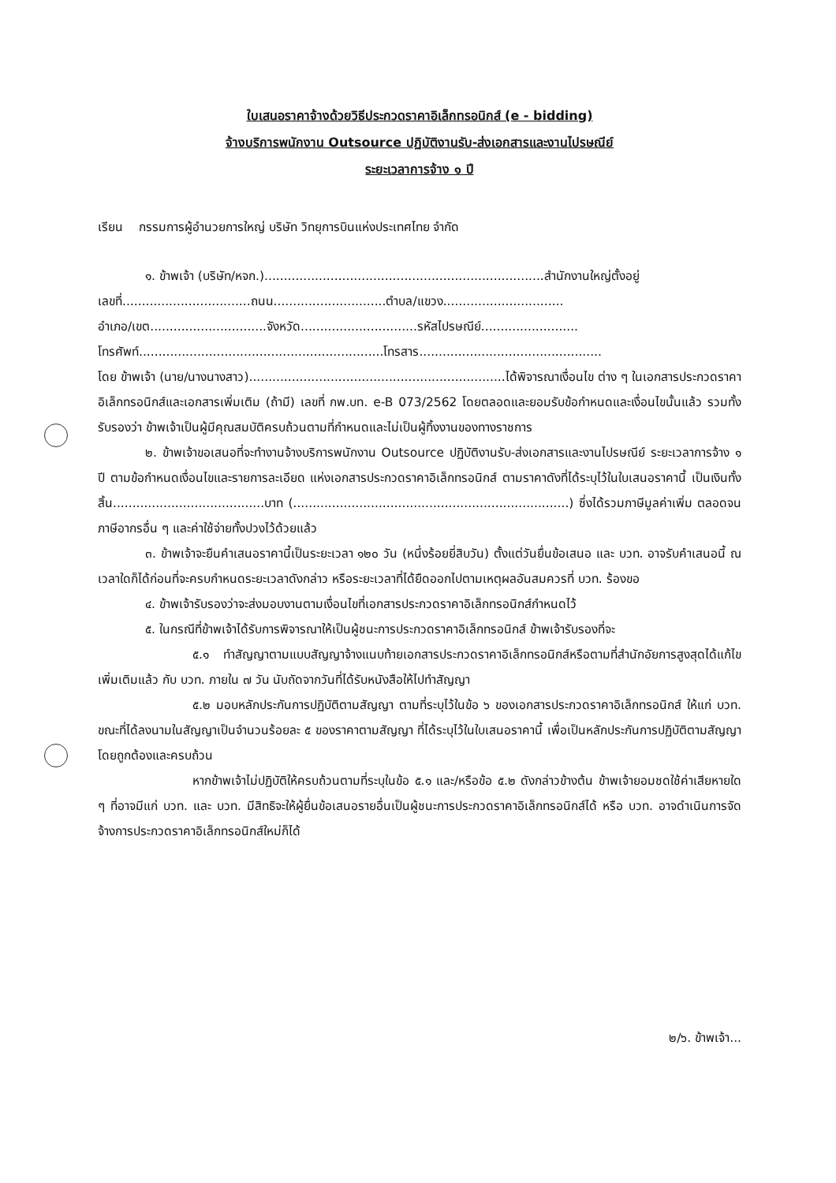ใบเสนอราคาจ้างด้วยวิธีประกวดราคาอิเล็กทรอนิกส์ (e - bidding)
จ้างบริการพนักงาน Outsource ปฏิบัติงานรับ-ส่งเอกสารและงานไปรษณีย์
ระยะเวลาการจ้าง ๑ ปี
เรียน กรรมการผู้อำนวยการใหญ่ บริษัท วิทยุการบินแห่งประเทศไทย จำกัด
๑. ข้าพเจ้า (บริษัท/หจก.)........................................................................สำนักงานใหญ่ตั้งอยู่
เลขที่.................................ถนน.............................ตำบล/แขวง...............................
อำเภอ/เขต..............................จังหวัด..............................รหัสไปรษณีย์.........................
โทรศัพท์...............................................................โทรสาร...............................................
โดย ข้าพเจ้า (นาย/นางนางสาว)..................................................................ได้พิจารณาเงื่อนไข ต่าง ๆ ในเอกสารประกวดราคาอิเล็กทรอนิกส์และเอกสารเพิ่มเติม (ถ้ามี) เลขที่ กพ.บท. e-B 073/2562 โดยตลอดและยอมรับข้อกำหนดและเงื่อนไขนั้นแล้ว รวมทั้งรับรองว่า ข้าพเจ้าเป็นผู้มีคุณสมบัติครบถ้วนตามที่กำหนดและไม่เป็นผู้ทิ้งงานของทางราชการ
๒. ข้าพเจ้าขอเสนอที่จะทำงานจ้างบริการพนักงาน Outsource ปฏิบัติงานรับ-ส่งเอกสารและงานไปรษณีย์ ระยะเวลาการจ้าง ๑ ปี ตามข้อกำหนดเงื่อนไขและรายการละเอียด แห่งเอกสารประกวดราคาอิเล็กทรอนิกส์ ตามราคาดังที่ได้ระบุไว้ในใบเสนอราคานี้ เป็นเงินทั้งสิ้น.......................................บาท (.......................................................................) ซึ่งได้รวมภาษีมูลค่าเพิ่ม ตลอดจนภาษีอากรอื่น ๆ และค่าใช้จ่ายทั้งปวงไว้ด้วยแล้ว
๓. ข้าพเจ้าจะยืนคำเสนอราคานี้เป็นระยะเวลา ๑๒๐ วัน (หนึ่งร้อยยี่สิบวัน) ตั้งแต่วันยื่นข้อเสนอ และ บวท. อาจรับคำเสนอนี้ ณ เวลาใดก็ได้ก่อนที่จะครบกำหนดระยะเวลาดังกล่าว หรือระยะเวลาที่ได้ยืดออกไปตามเหตุผลอันสมควรที่ บวท. ร้องขอ
๔. ข้าพเจ้ารับรองว่าจะส่งมอบงานตามเงื่อนไขที่เอกสารประกวดราคาอิเล็กทรอนิกส์กำหนดไว้
๕. ในกรณีที่ข้าพเจ้าได้รับการพิจารณาให้เป็นผู้ชนะการประกวดราคาอิเล็กทรอนิกส์ ข้าพเจ้ารับรองที่จะ
๕.๑ ทำสัญญาตามแบบสัญญาจ้างแนบท้ายเอกสารประกวดราคาอิเล็กทรอนิกส์หรือตามที่สำนักอัยการสูงสุดได้แก้ไขเพิ่มเติมแล้ว กับ บวท. ภายใน ๗ วัน นับถัดจากวันที่ได้รับหนังสือให้ไปทำสัญญา
๕.๒ มอบหลักประกันการปฏิบัติตามสัญญา ตามที่ระบุไว้ในข้อ ๖ ของเอกสารประกวดราคาอิเล็กทรอนิกส์ ให้แก่ บวท. ขณะที่ได้ลงนามในสัญญาเป็นจำนวนร้อยละ ๕ ของราคาตามสัญญา ที่ได้ระบุไว้ในใบเสนอราคานี้ เพื่อเป็นหลักประกันการปฏิบัติตามสัญญาโดยถูกต้องและครบถ้วน
หากข้าพเจ้าไม่ปฏิบัติให้ครบถ้วนตามที่ระบุในข้อ ๕.๑ และ/หรือข้อ ๕.๒ ดังกล่าวข้างต้น ข้าพเจ้ายอมชดใช้ค่าเสียหายใด ๆ ที่อาจมีแก่ บวท. และ บวท. มีสิทธิจะให้ผู้ยื่นข้อเสนอรายอื่นเป็นผู้ชนะการประกวดราคาอิเล็กทรอนิกส์ได้ หรือ บวท. อาจดำเนินการจัดจ้างการประกวดราคาอิเล็กทรอนิกส์ใหม่ก็ได้
๒/๖. ข้าพเจ้า...